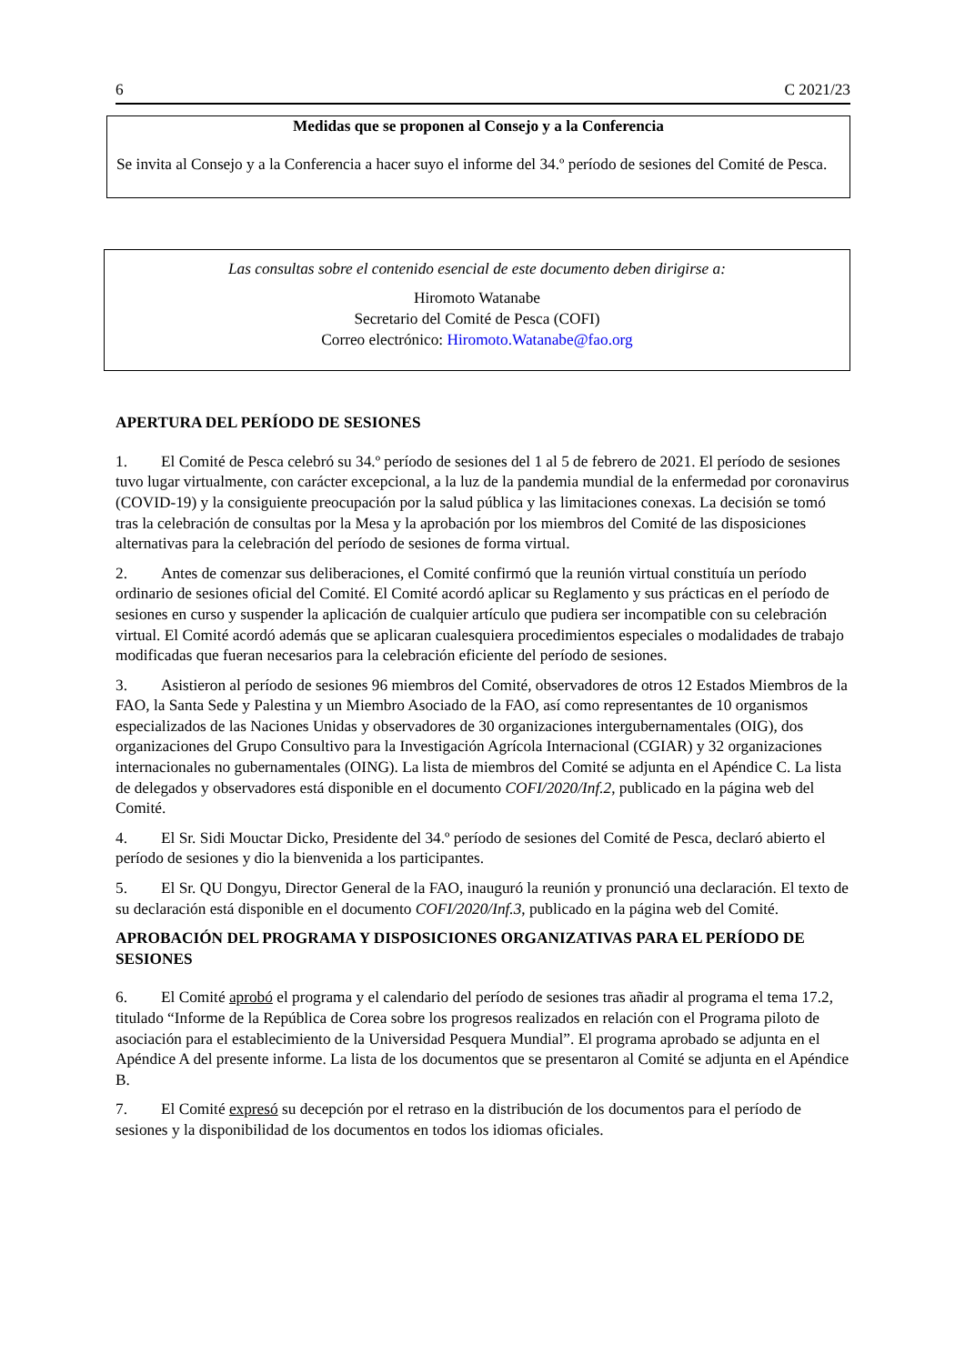6 C 2021/23
Medidas que se proponen al Consejo y a la Conferencia
Se invita al Consejo y a la Conferencia a hacer suyo el informe del 34.º período de sesiones del Comité de Pesca.
Las consultas sobre el contenido esencial de este documento deben dirigirse a:
Hiromoto Watanabe
Secretario del Comité de Pesca (COFI)
Correo electrónico: Hiromoto.Watanabe@fao.org
APERTURA DEL PERÍODO DE SESIONES
1. El Comité de Pesca celebró su 34.º período de sesiones del 1 al 5 de febrero de 2021. El período de sesiones tuvo lugar virtualmente, con carácter excepcional, a la luz de la pandemia mundial de la enfermedad por coronavirus (COVID-19) y la consiguiente preocupación por la salud pública y las limitaciones conexas. La decisión se tomó tras la celebración de consultas por la Mesa y la aprobación por los miembros del Comité de las disposiciones alternativas para la celebración del período de sesiones de forma virtual.
2. Antes de comenzar sus deliberaciones, el Comité confirmó que la reunión virtual constituía un período ordinario de sesiones oficial del Comité. El Comité acordó aplicar su Reglamento y sus prácticas en el período de sesiones en curso y suspender la aplicación de cualquier artículo que pudiera ser incompatible con su celebración virtual. El Comité acordó además que se aplicaran cualesquiera procedimientos especiales o modalidades de trabajo modificadas que fueran necesarios para la celebración eficiente del período de sesiones.
3. Asistieron al período de sesiones 96 miembros del Comité, observadores de otros 12 Estados Miembros de la FAO, la Santa Sede y Palestina y un Miembro Asociado de la FAO, así como representantes de 10 organismos especializados de las Naciones Unidas y observadores de 30 organizaciones intergubernamentales (OIG), dos organizaciones del Grupo Consultivo para la Investigación Agrícola Internacional (CGIAR) y 32 organizaciones internacionales no gubernamentales (OING). La lista de miembros del Comité se adjunta en el Apéndice C. La lista de delegados y observadores está disponible en el documento COFI/2020/Inf.2, publicado en la página web del Comité.
4. El Sr. Sidi Mouctar Dicko, Presidente del 34.º período de sesiones del Comité de Pesca, declaró abierto el período de sesiones y dio la bienvenida a los participantes.
5. El Sr. QU Dongyu, Director General de la FAO, inauguró la reunión y pronunció una declaración. El texto de su declaración está disponible en el documento COFI/2020/Inf.3, publicado en la página web del Comité.
APROBACIÓN DEL PROGRAMA Y DISPOSICIONES ORGANIZATIVAS PARA EL PERÍODO DE SESIONES
6. El Comité aprobó el programa y el calendario del período de sesiones tras añadir al programa el tema 17.2, titulado “Informe de la República de Corea sobre los progresos realizados en relación con el Programa piloto de asociación para el establecimiento de la Universidad Pesquera Mundial”. El programa aprobado se adjunta en el Apéndice A del presente informe. La lista de los documentos que se presentaron al Comité se adjunta en el Apéndice B.
7. El Comité expresó su decepción por el retraso en la distribución de los documentos para el período de sesiones y la disponibilidad de los documentos en todos los idiomas oficiales.